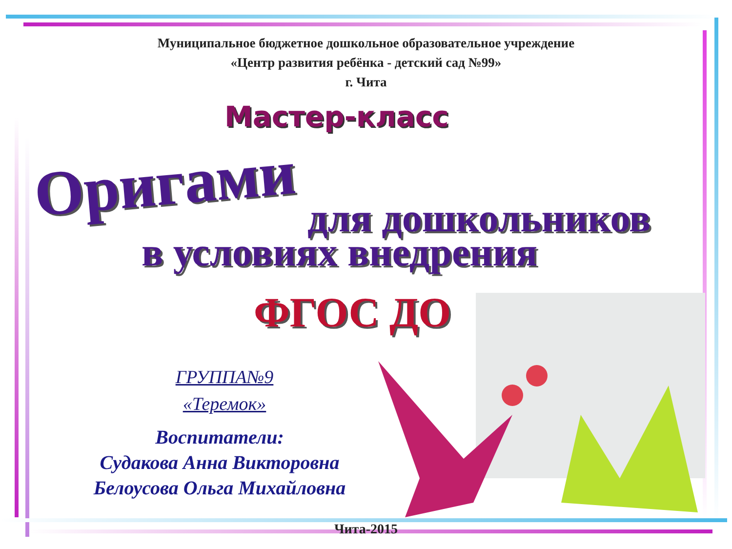Муниципальное бюджетное дошкольное образовательное учреждение
«Центр развития ребёнка - детский сад №99»
г. Чита
Мастер-класс
Оригами для дошкольников
в условиях внедрения
ФГОС ДО
ГРУППА№9
«Теремок»
Воспитатели:
Судакова Анна Викторовна
Белоусова Ольга Михайловна
Чита-2015